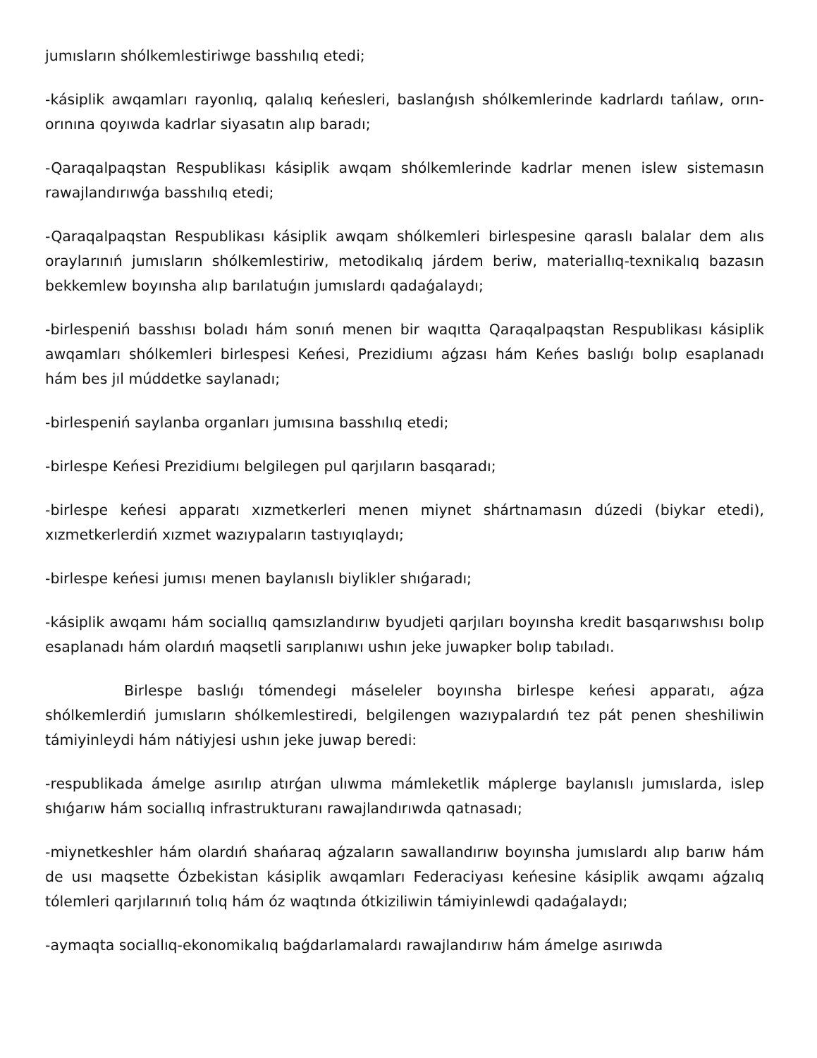jumısların shólkemlestiriwge basshılıq etedi;
-kásiplik awqamları rayonlıq, qalalıq keńesleri, baslanǵısh shólkemlerinde kadrlardı tańlaw, orın-orınına qoyıwda kadrlar siyasatın alıp baradı;
-Qaraqalpaqstan Respublikası kásiplik awqam shólkemlerinde kadrlar menen islew sistemasın rawajlandırıwǵa basshılıq etedi;
-Qaraqalpaqstan Respublikası kásiplik awqam shólkemleri birlespesine qaraslı balalar dem alıs oraylarınıń jumısların shólkemlestiriw, metodikalıq járdem beriw, materiallıq-texnikalıq bazasın bekkemlew boyınsha alıp barılatuǵın jumıslardı qadaǵalaydı;
-birlespeniń basshısı boladı hám sonıń menen bir waqıtta Qaraqalpaqstan Respublikası kásiplik awqamları shólkemleri birlespesi Keńesi, Prezidiumı aǵzası hám Keńes baslıǵı bolıp esaplanadı hám bes jıl múddetke saylanadı;
-birlespeniń saylanba organları jumısına basshılıq etedi;
-birlespe Keńesi Prezidiumı belgilegen pul qarjıların basqaradı;
-birlespe keńesi apparatı xızmetkerleri menen miynet shártnamasın dúzedi (biykar etedi), xızmetkerlerdiń xızmet wazıypaların tastıyıqlaydı;
-birlespe keńesi jumısı menen baylanıslı biylikler shıǵaradı;
-kásiplik awqamı hám sociallıq qamsızlandırıw byudjeti qarjıları boyınsha kredit basqarıwshısı bolıp esaplanadı hám olardıń maqsetli sarıplanıwı ushın jeke juwapker bolıp tabıladı.
Birlespe baslıǵı tómendegi máseleler boyınsha birlespe keńesi apparatı, aǵza shólkemlerdiń jumısların shólkemlestiredi, belgilengen wazıypalardıń tez pát penen sheshiliwin támiyinleydi hám nátiyjesi ushın jeke juwap beredi:
-respublikada ámelge asırılıp atırǵan ulıwma mámleketlik máplerge baylanıslı jumıslarda, islep shıǵarıw hám sociallıq infrastrukturanı rawajlandırıwda qatnasadı;
-miynetkeshler hám olardıń shańaraq aǵzaların sawallandırıw boyınsha jumıslardı alıp barıw hám de usı maqsette Ózbekistan kásiplik awqamları Federaciyası keńesine kásiplik awqamı aǵzalıq tólemleri qarjılarınıń tolıq hám óz waqtında ótkiziliwin támiyinlewdi qadaǵalaydı;
-aymaqta sociallıq-ekonomikalıq baǵdarlamalardı rawajlandırıw hám ámelge asırıwda